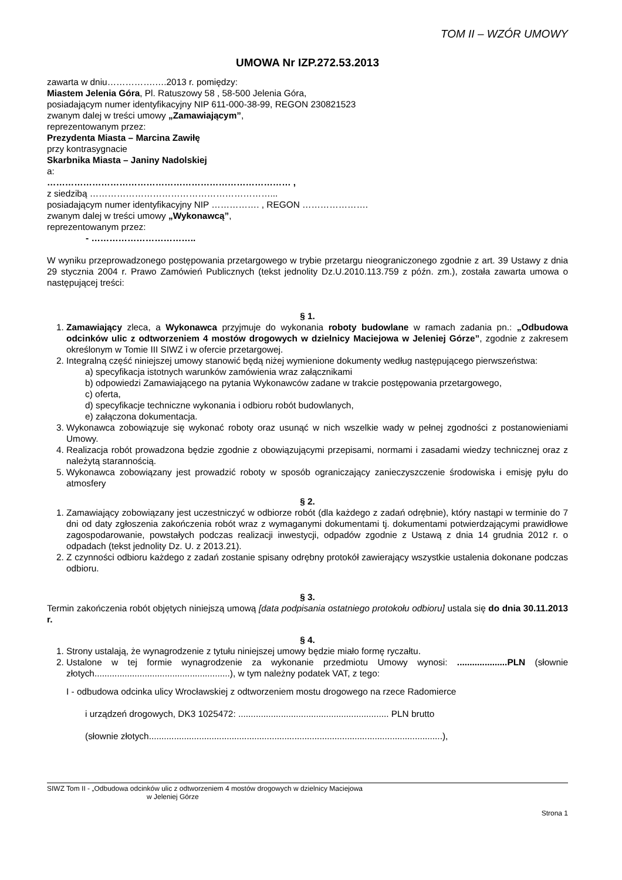TOM II – WZÓR UMOWY
UMOWA Nr IZP.272.53.2013
zawarta w dniu…………….….2013 r. pomiędzy:
Miastem Jelenia Góra, Pl. Ratuszowy 58 , 58-500 Jelenia Góra,
posiadającym numer identyfikacyjny NIP 611-000-38-99, REGON 230821523
zwanym dalej w treści umowy „Zamawiającym”,
reprezentowanym przez:
Prezydenta Miasta – Marcina Zawiłę
przy kontrasygnacie
Skarbnika Miasta – Janiny Nadolskiej
a:
……………………………………………………………………… ,
z siedzibą ……………………………………………………...
posiadającym numer identyfikacyjny NIP ……………. , REGON ………………….
zwanym dalej w treści umowy „Wykonawcą”,
reprezentowanym przez:
- ……………………………..
W wyniku przeprowadzonego postępowania przetargowego w trybie przetargu nieograniczonego zgodnie z art. 39 Ustawy z dnia 29 stycznia 2004 r. Prawo Zamówień Publicznych (tekst jednolity Dz.U.2010.113.759 z późn. zm.), została zawarta umowa o następującej treści:
§ 1.
1. Zamawiający zleca, a Wykonawca przyjmuje do wykonania roboty budowlane w ramach zadania pn.: „Odbudowa odcinków ulic z odtworzeniem 4 mostów drogowych w dzielnicy Maciejowa w Jeleniej Górze”, zgodnie z zakresem określonym w Tomie III SIWZ i w ofercie przetargowej.
2. Integralną część niniejszej umowy stanowić będą niżej wymienione dokumenty według następującego pierwszeństwa:
a) specyfikacja istotnych warunków zamówienia wraz załącznikami
b) odpowiedzi Zamawiającego na pytania Wykonawców zadane w trakcie postępowania przetargowego,
c) oferta,
d) specyfikacje techniczne wykonania i odbioru robót budowlanych,
e) załączona dokumentacja.
3. Wykonawca zobowiązuje się wykonać roboty oraz usunąć w nich wszelkie wady w pełnej zgodności z postanowieniami Umowy.
4. Realizacja robót prowadzona będzie zgodnie z obowiązującymi przepisami, normami i zasadami wiedzy technicznej oraz z należytą starannością.
5. Wykonawca zobowiązany jest prowadzić roboty w sposób ograniczający zanieczyszczenie środowiska i emisję pyłu do atmosfery
§ 2.
1. Zamawiający zobowiązany jest uczestniczyć w odbiorze robót (dla każdego z zadań odrębnie), który nastąpi w terminie do 7 dni od daty zgłoszenia zakończenia robót wraz z wymaganymi dokumentami tj. dokumentami potwierdzającymi prawidłowe zagospodarowanie, powstałych podczas realizacji inwestycji, odpadów zgodnie z Ustawą z dnia 14 grudnia 2012 r. o odpadach (tekst jednolity Dz. U. z 2013.21).
2. Z czynności odbioru każdego z zadań zostanie spisany odrębny protokół zawierający wszystkie ustalenia dokonane podczas odbioru.
§ 3.
Termin zakończenia robót objętych niniejszą umową [data podpisania ostatniego protokołu odbioru] ustala się do dnia 30.11.2013 r.
§ 4.
1. Strony ustalają, że wynagrodzenie z tytułu niniejszej umowy będzie miało formę ryczałtu.
2. Ustalone w tej formie wynagrodzenie za wykonanie przedmiotu Umowy wynosi: ....................PLN (słownie złotych......................................................), w tym należny podatek VAT, z tego:
I - odbudowa odcinka ulicy Wrocławskiej z odtworzeniem mostu drogowego na rzece Radomierce
i urządzeń drogowych, DK3 1025472: ............................................................ PLN brutto
(słownie złotych.....................................................................................................................),
SIWZ Tom II - „Odbudowa odcinków ulic z odtworzeniem 4 mostów drogowych w dzielnicy Maciejowa
w Jeleniej Górze
Strona 1